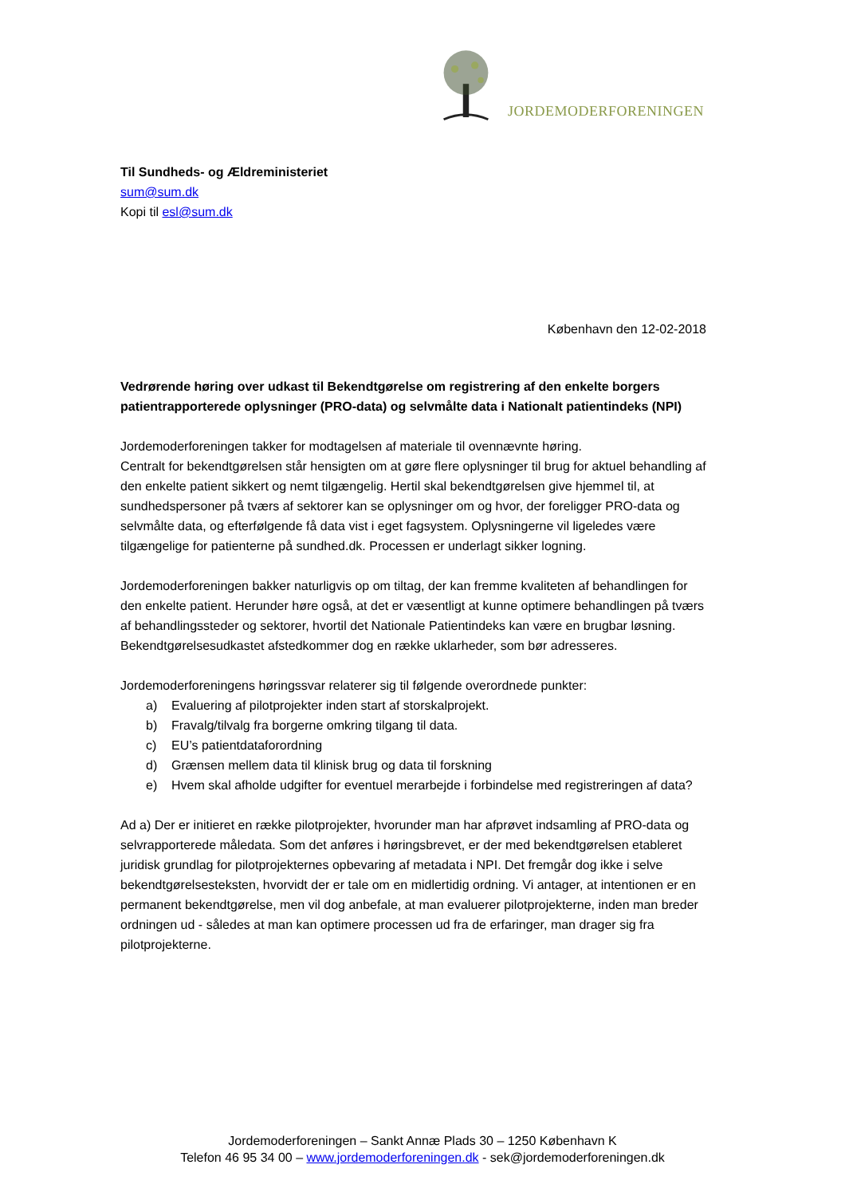JORDEMODERFORENINGEN
Til Sundheds- og Ældreministeriet
sum@sum.dk
Kopi til esl@sum.dk
København den 12-02-2018
Vedrørende høring over udkast til Bekendtgørelse om registrering af den enkelte borgers patientrapporterede oplysninger (PRO-data) og selvmålte data i Nationalt patientindeks (NPI)
Jordemoderforeningen takker for modtagelsen af materiale til ovennævnte høring.
Centralt for bekendtgørelsen står hensigten om at gøre flere oplysninger til brug for aktuel behandling af den enkelte patient sikkert og nemt tilgængelig. Hertil skal bekendtgørelsen give hjemmel til, at sundhedspersoner på tværs af sektorer kan se oplysninger om og hvor, der foreligger PRO-data og selvmålte data, og efterfølgende få data vist i eget fagsystem. Oplysningerne vil ligeledes være tilgængelige for patienterne på sundhed.dk. Processen er underlagt sikker logning.
Jordemoderforeningen bakker naturligvis op om tiltag, der kan fremme kvaliteten af behandlingen for den enkelte patient. Herunder høre også, at det er væsentligt at kunne optimere behandlingen på tværs af behandlingssteder og sektorer, hvortil det Nationale Patientindeks kan være en brugbar løsning.
Bekendtgørelsesudkastet afstedkommer dog en række uklarheder, som bør adresseres.
Jordemoderforeningens høringssvar relaterer sig til følgende overordnede punkter:
a) Evaluering af pilotprojekter inden start af storskalprojekt.
b) Fravalg/tilvalg fra borgerne omkring tilgang til data.
c) EU’s patientdataforordning
d) Grænsen mellem data til klinisk brug og data til forskning
e) Hvem skal afholde udgifter for eventuel merarbejde i forbindelse med registreringen af data?
Ad a) Der er initieret en række pilotprojekter, hvorunder man har afprøvet indsamling af PRO-data og selvrapporterede måledata. Som det anføres i høringsbrevet, er der med bekendtgørelsen etableret juridisk grundlag for pilotprojekternes opbevaring af metadata i NPI. Det fremgår dog ikke i selve bekendtgørelsesteksten, hvorvidt der er tale om en midlertidig ordning. Vi antager, at intentionen er en permanent bekendtgørelse, men vil dog anbefale, at man evaluerer pilotprojekterne, inden man breder ordningen ud - således at man kan optimere processen ud fra de erfaringer, man drager sig fra pilotprojekterne.
Jordemoderforeningen – Sankt Annæ Plads 30 – 1250 København K
Telefon 46 95 34 00 – www.jordemoderforeningen.dk - sek@jordemoderforeningen.dk